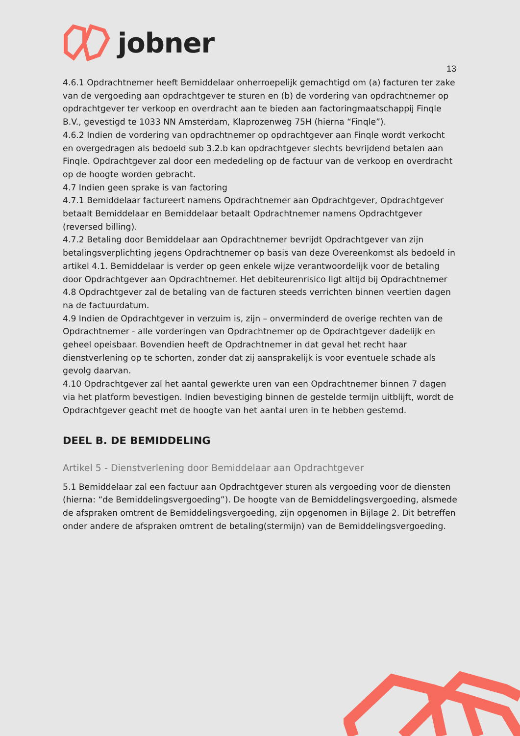jobner
13
4.6.1 Opdrachtnemer heeft Bemiddelaar onherroepelijk gemachtigd om (a) facturen ter zake van de vergoeding aan opdrachtgever te sturen en (b) de vordering van opdrachtnemer op opdrachtgever ter verkoop en overdracht aan te bieden aan factoringmaatschappij Finqle B.V., gevestigd te 1033 NN Amsterdam, Klaprozenweg 75H (hierna “Finqle”).
4.6.2 Indien de vordering van opdrachtnemer op opdrachtgever aan Finqle wordt verkocht en overgedragen als bedoeld sub 3.2.b kan opdrachtgever slechts bevrijdend betalen aan Finqle. Opdrachtgever zal door een mededeling op de factuur van de verkoop en overdracht op de hoogte worden gebracht.
4.7 Indien geen sprake is van factoring
4.7.1 Bemiddelaar factureert namens Opdrachtnemer aan Opdrachtgever, Opdrachtgever betaalt Bemiddelaar en Bemiddelaar betaalt Opdrachtnemer namens Opdrachtgever (reversed billing).
4.7.2 Betaling door Bemiddelaar aan Opdrachtnemer bevrijdt Opdrachtgever van zijn betalingsverplichting jegens Opdrachtnemer op basis van deze Overeenkomst als bedoeld in artikel 4.1. Bemiddelaar is verder op geen enkele wijze verantwoordelijk voor de betaling door Opdrachtgever aan Opdrachtnemer. Het debiteurenrisico ligt altijd bij Opdrachtnemer
4.8 Opdrachtgever zal de betaling van de facturen steeds verrichten binnen veertien dagen na de factuurdatum.
4.9 Indien de Opdrachtgever in verzuim is, zijn – onverminderd de overige rechten van de Opdrachtnemer - alle vorderingen van Opdrachtnemer op de Opdrachtgever dadelijk en geheel opeisbaar. Bovendien heeft de Opdrachtnemer in dat geval het recht haar dienstverlening op te schorten, zonder dat zij aansprakelijk is voor eventuele schade als gevolg daarvan.
4.10 Opdrachtgever zal het aantal gewerkte uren van een Opdrachtnemer binnen 7 dagen via het platform bevestigen. Indien bevestiging binnen de gestelde termijn uitblijft, wordt de Opdrachtgever geacht met de hoogte van het aantal uren in te hebben gestemd.
DEEL B. DE BEMIDDELING
Artikel 5 - Dienstverlening door Bemiddelaar aan Opdrachtgever
5.1 Bemiddelaar zal een factuur aan Opdrachtgever sturen als vergoeding voor de diensten (hierna: “de Bemiddelingsvergoeding”). De hoogte van de Bemiddelingsvergoeding, alsmede de afspraken omtrent de Bemiddelingsvergoeding, zijn opgenomen in Bijlage 2. Dit betreffen onder andere de afspraken omtrent de betaling(stermijn) van de Bemiddelingsvergoeding.